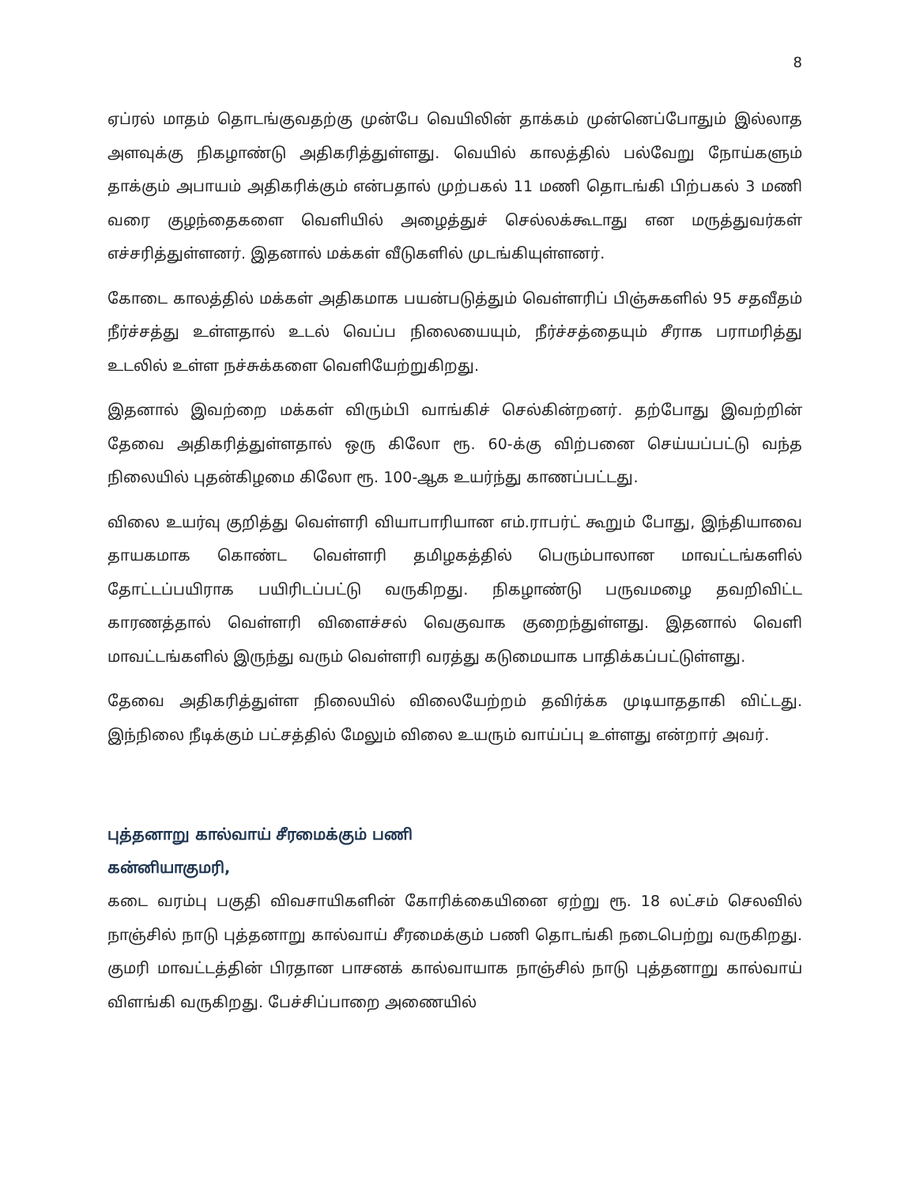8
ஏப்ரல் மாதம் தொடங்குவதற்கு முன்பே வெயிலின் தாக்கம் முன்னெப்போதும் இல்லாத அளவுக்கு நிகழாண்டு அதிகரித்துள்ளது. வெயில் காலத்தில் பல்வேறு நோய்களும் தாக்கும் அபாயம் அதிகரிக்கும் என்பதால் முற்பகல் 11 மணி தொடங்கி பிற்பகல் 3 மணி வரை குழந்தைகளை வெளியில் அழைத்துச் செல்லக்கூடாது என மருத்துவர்கள் எச்சரித்துள்ளனர். இதனால் மக்கள் வீடுகளில் முடங்கியுள்ளனர்.
கோடை காலத்தில் மக்கள் அதிகமாக பயன்படுத்தும் வெள்ளரிப் பிஞ்சுகளில் 95 சதவீதம் நீர்ச்சத்து உள்ளதால் உடல் வெப்ப நிலையையும், நீர்ச்சத்தையும் சீராக பராமரித்து உடலில் உள்ள நச்சுக்களை வெளியேற்றுகிறது.
இதனால் இவற்றை மக்கள் விரும்பி வாங்கிச் செல்கின்றனர். தற்போது இவற்றின் தேவை அதிகரித்துள்ளதால் ஒரு கிலோ ரூ. 60-க்கு விற்பனை செய்யப்பட்டு வந்த நிலையில் புதன்கிழமை கிலோ ரூ. 100-ஆக உயர்ந்து காணப்பட்டது.
விலை உயர்வு குறித்து வெள்ளரி வியாபாரியான எம்.ராபர்ட் கூறும் போது, இந்தியாவை தாயகமாக கொண்ட வெள்ளரி தமிழகத்தில் பெரும்பாலான மாவட்டங்களில் தோட்டப்பயிராக பயிரிடப்பட்டு வருகிறது. நிகழாண்டு பருவமழை தவறிவிட்ட காரணத்தால் வெள்ளரி விளைச்சல் வெகுவாக குறைந்துள்ளது. இதனால் வெளி மாவட்டங்களில் இருந்து வரும் வெள்ளரி வரத்து கடுமையாக பாதிக்கப்பட்டுள்ளது.
தேவை அதிகரித்துள்ள நிலையில் விலையேற்றம் தவிர்க்க முடியாததாகி விட்டது. இந்நிலை நீடிக்கும் பட்சத்தில் மேலும் விலை உயரும் வாய்ப்பு உள்ளது என்றார் அவர்.
புத்தனாறு கால்வாய் சீரமைக்கும் பணி
கன்னியாகுமரி,
கடை வரம்பு பகுதி விவசாயிகளின் கோரிக்கையினை ஏற்று ரூ. 18 லட்சம் செலவில் நாஞ்சில் நாடு புத்தனாறு கால்வாய் சீரமைக்கும் பணி தொடங்கி நடைபெற்று வருகிறது. குமரி மாவட்டத்தின் பிரதான பாசனக் கால்வாயாக நாஞ்சில் நாடு புத்தனாறு கால்வாய் விளங்கி வருகிறது. பேச்சிப்பாறை அணையில்